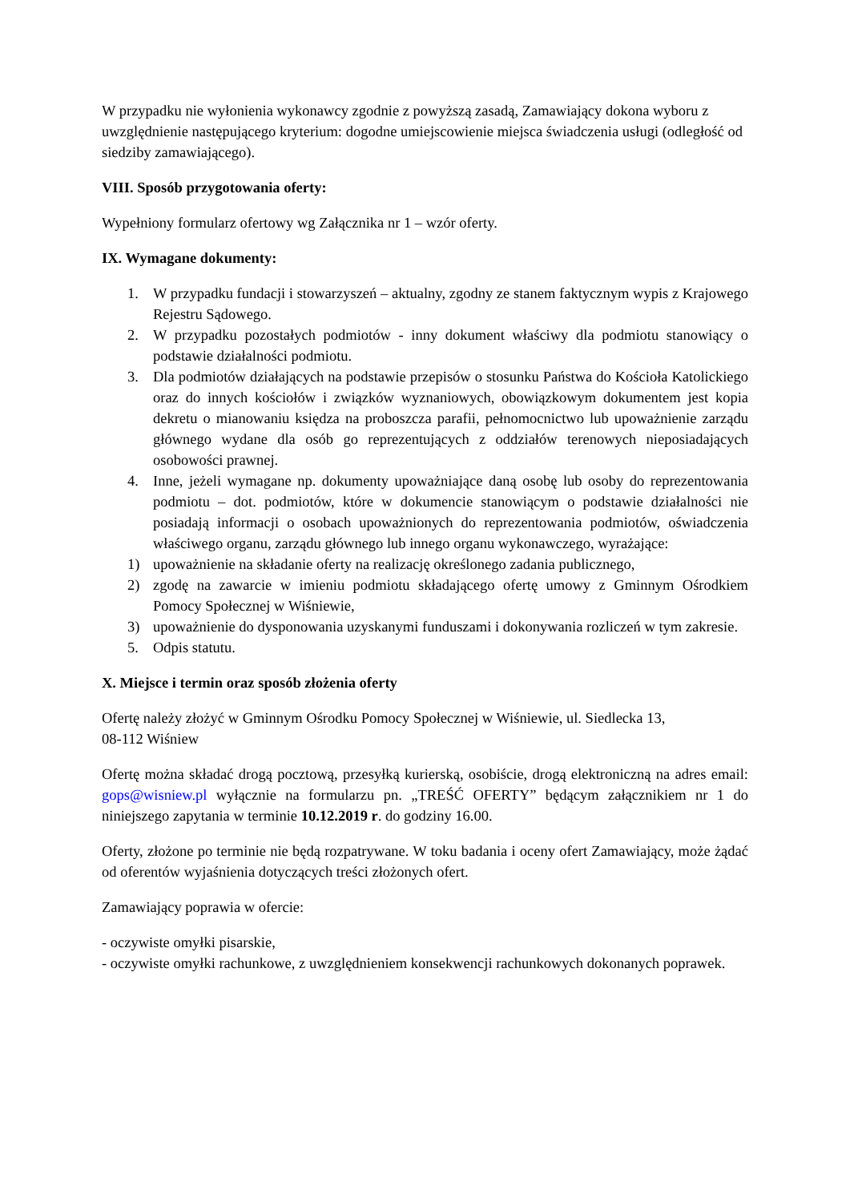W przypadku nie wyłonienia wykonawcy zgodnie z powyższą zasadą, Zamawiający dokona wyboru z uwzględnienie następującego kryterium: dogodne umiejscowienie miejsca świadczenia usługi (odległość od siedziby zamawiającego).
VIII. Sposób przygotowania oferty:
Wypełniony formularz ofertowy wg Załącznika nr 1 – wzór oferty.
IX. Wymagane dokumenty:
1. W przypadku fundacji i stowarzyszeń – aktualny, zgodny ze stanem faktycznym wypis z Krajowego Rejestru Sądowego.
2. W przypadku pozostałych podmiotów - inny dokument właściwy dla podmiotu stanowiący o podstawie działalności podmiotu.
3. Dla podmiotów działających na podstawie przepisów o stosunku Państwa do Kościoła Katolickiego oraz do innych kościołów i związków wyznaniowych, obowiązkowym dokumentem jest kopia dekretu o mianowaniu księdza na proboszcza parafii, pełnomocnictwo lub upoważnienie zarządu głównego wydane dla osób go reprezentujących z oddziałów terenowych nieposiadających osobowości prawnej.
4. Inne, jeżeli wymagane np. dokumenty upoważniające daną osobę lub osoby do reprezentowania podmiotu – dot. podmiotów, które w dokumencie stanowiącym o podstawie działalności nie posiadają informacji o osobach upoważnionych do reprezentowania podmiotów, oświadczenia właściwego organu, zarządu głównego lub innego organu wykonawczego, wyrażające:
1) upoważnienie na składanie oferty na realizację określonego zadania publicznego,
2) zgodę na zawarcie w imieniu podmiotu składającego ofertę umowy z Gminnym Ośrodkiem Pomocy Społecznej w Wiśniewie,
3) upoważnienie do dysponowania uzyskanymi funduszami i dokonywania rozliczeń w tym zakresie.
5. Odpis statutu.
X. Miejsce i termin oraz sposób złożenia oferty
Ofertę należy złożyć w Gminnym Ośrodku Pomocy Społecznej w Wiśniewie, ul. Siedlecka 13,
08-112 Wiśniew
Ofertę można składać drogą pocztową, przesyłką kurierską, osobiście, drogą elektroniczną na adres email: gops@wisniew.pl wyłącznie na formularzu pn. „TREŚĆ OFERTY” będącym załącznikiem nr 1 do niniejszego zapytania w terminie 10.12.2019 r. do godziny 16.00.
Oferty, złożone po terminie nie będą rozpatrywane. W toku badania i oceny ofert Zamawiający, może żądać od oferentów wyjaśnienia dotyczących treści złożonych ofert.
Zamawiający poprawia w ofercie:
- oczywiste omyłki pisarskie,
- oczywiste omyłki rachunkowe, z uwzględnieniem konsekwencji rachunkowych dokonanych poprawek.